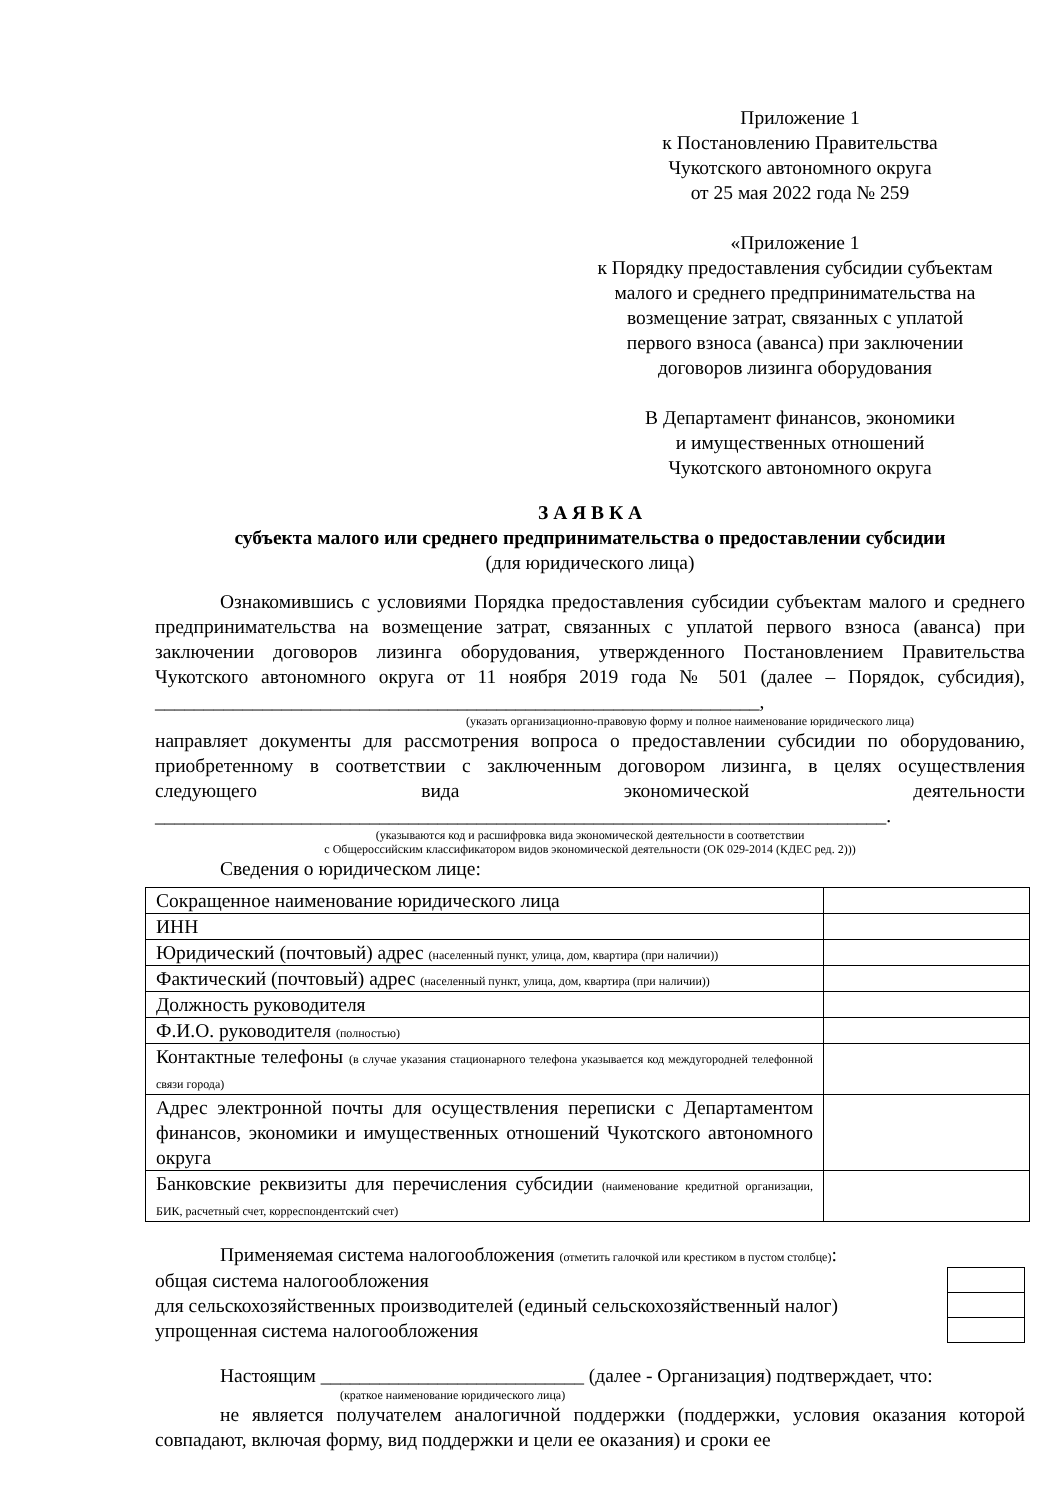Приложение 1
к Постановлению Правительства
Чукотского автономного округа
от 25 мая 2022 года № 259
«Приложение 1
к Порядку предоставления субсидии субъектам
малого и среднего предпринимательства на
возмещение затрат, связанных с уплатой
первого взноса (аванса) при заключении
договоров лизинга оборудования
В Департамент финансов, экономики
и имущественных отношений
Чукотского автономного округа
З А Я В К А
субъекта малого или среднего предпринимательства о предоставлении субсидии
(для юридического лица)
Ознакомившись с условиями Порядка предоставления субсидии субъектам малого и среднего предпринимательства на возмещение затрат, связанных с уплатой первого взноса (аванса) при заключении договоров лизинга оборудования, утвержденного Постановлением Правительства Чукотского автономного округа от 11 ноября 2019 года № 501 (далее – Порядок, субсидия), ______________________________________________________________,
(указать организационно-правовую форму и полное наименование юридического лица)
направляет документы для рассмотрения вопроса о предоставлении субсидии по оборудованию, приобретенному в соответствии с заключенным договором лизинга, в целях осуществления следующего вида экономической деятельности ___________________________________________________________________________.
(указываются код и расшифровка вида экономической деятельности в соответствии
с Общероссийским классификатором видов экономической деятельности (ОК 029-2014 (КДЕС ред. 2)))
Сведения о юридическом лице:
| Сокращенное наименование юридического лица | |
| ИНН | |
| Юридический (почтовый) адрес (населенный пункт, улица, дом, квартира (при наличии)) | |
| Фактический (почтовый) адрес (населенный пункт, улица, дом, квартира (при наличии)) | |
| Должность руководителя | |
| Ф.И.О. руководителя (полностью) | |
| Контактные телефоны (в случае указания стационарного телефона указывается код междугородней телефонной связи города) | |
| Адрес электронной почты для осуществления переписки с Департаментом финансов, экономики и имущественных отношений Чукотского автономного округа | |
| Банковские реквизиты для перечисления субсидии (наименование кредитной организации, БИК, расчетный счет, корреспондентский счет) | |
Применяемая система налогообложения (отметить галочкой или крестиком в пустом столбце):
| общая система налогообложения | |
| для сельскохозяйственных производителей (единый сельскохозяйственный налог) | |
| упрощенная система налогообложения | |
Настоящим ___________________________ (далее - Организация) подтверждает, что:
(краткое наименование юридического лица)
не является получателем аналогичной поддержки (поддержки, условия оказания которой совпадают, включая форму, вид поддержки и цели ее оказания) и сроки ее